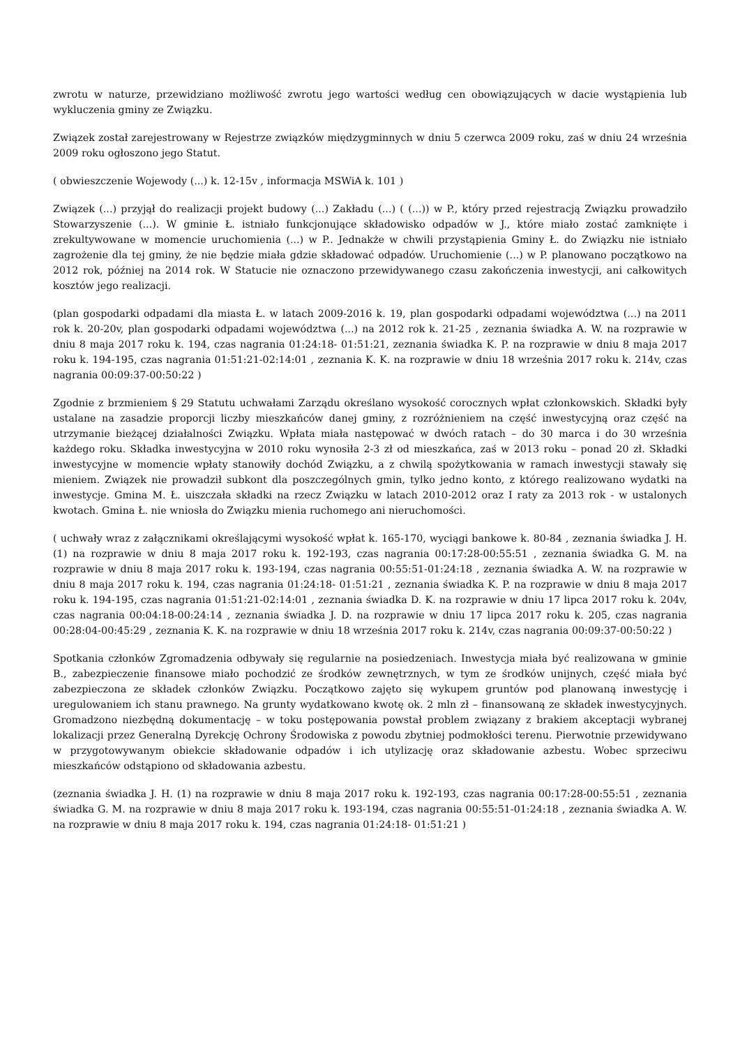zwrotu w naturze, przewidziano możliwość zwrotu jego wartości według cen obowiązujących w dacie wystąpienia lub wykluczenia gminy ze Związku.
Związek został zarejestrowany w Rejestrze związków międzygminnych w dniu 5 czerwca 2009 roku, zaś w dniu 24 września 2009 roku ogłoszono jego Statut.
( obwieszczenie Wojewody (...) k. 12-15v , informacja MSWiA k. 101 )
Związek (...) przyjął do realizacji projekt budowy (...) Zakładu (...) ( (...)) w P., który przed rejestracją Związku prowadziło Stowarzyszenie (...). W gminie Ł. istniało funkcjonujące składowisko odpadów w J., które miało zostać zamknięte i zrekultywowane w momencie uruchomienia (...) w P.. Jednakże w chwili przystąpienia Gminy Ł. do Związku nie istniało zagrożenie dla tej gminy, że nie będzie miała gdzie składować odpadów. Uruchomienie (...) w P. planowano początkowo na 2012 rok, później na 2014 rok. W Statucie nie oznaczono przewidywanego czasu zakończenia inwestycji, ani całkowitych kosztów jego realizacji.
(plan gospodarki odpadami dla miasta Ł. w latach 2009-2016 k. 19, plan gospodarki odpadami województwa (...) na 2011 rok k. 20-20v, plan gospodarki odpadami województwa (...) na 2012 rok k. 21-25 , zeznania świadka A. W. na rozprawie w dniu 8 maja 2017 roku k. 194, czas nagrania 01:24:18- 01:51:21, zeznania świadka K. P. na rozprawie w dniu 8 maja 2017 roku k. 194-195, czas nagrania 01:51:21-02:14:01 , zeznania K. K. na rozprawie w dniu 18 września 2017 roku k. 214v, czas nagrania 00:09:37-00:50:22 )
Zgodnie z brzmieniem § 29 Statutu uchwałami Zarządu określano wysokość corocznych wpłat członkowskich. Składki były ustalane na zasadzie proporcji liczby mieszkańców danej gminy, z rozróżnieniem na część inwestycyjną oraz część na utrzymanie bieżącej działalności Związku. Wpłata miała następować w dwóch ratach – do 30 marca i do 30 września każdego roku. Składka inwestycyjna w 2010 roku wynosiła 2-3 zł od mieszkańca, zaś w 2013 roku – ponad 20 zł. Składki inwestycyjne w momencie wpłaty stanowiły dochód Związku, a z chwilą spożytkowania w ramach inwestycji stawały się mieniem. Związek nie prowadził subkont dla poszczególnych gmin, tylko jedno konto, z którego realizowano wydatki na inwestycje. Gmina M. Ł. uiszczała składki na rzecz Związku w latach 2010-2012 oraz I raty za 2013 rok - w ustalonych kwotach. Gmina Ł. nie wniosła do Związku mienia ruchomego ani nieruchomości.
( uchwały wraz z załącznikami określającymi wysokość wpłat k. 165-170, wyciągi bankowe k. 80-84 , zeznania świadka J. H. (1) na rozprawie w dniu 8 maja 2017 roku k. 192-193, czas nagrania 00:17:28-00:55:51 , zeznania świadka G. M. na rozprawie w dniu 8 maja 2017 roku k. 193-194, czas nagrania 00:55:51-01:24:18 , zeznania świadka A. W. na rozprawie w dniu 8 maja 2017 roku k. 194, czas nagrania 01:24:18- 01:51:21 , zeznania świadka K. P. na rozprawie w dniu 8 maja 2017 roku k. 194-195, czas nagrania 01:51:21-02:14:01 , zeznania świadka D. K. na rozprawie w dniu 17 lipca 2017 roku k. 204v, czas nagrania 00:04:18-00:24:14 , zeznania świadka J. D. na rozprawie w dniu 17 lipca 2017 roku k. 205, czas nagrania 00:28:04-00:45:29 , zeznania K. K. na rozprawie w dniu 18 września 2017 roku k. 214v, czas nagrania 00:09:37-00:50:22 )
Spotkania członków Zgromadzenia odbywały się regularnie na posiedzeniach. Inwestycja miała być realizowana w gminie B., zabezpieczenie finansowe miało pochodzić ze środków zewnętrznych, w tym ze środków unijnych, część miała być zabezpieczona ze składek członków Związku. Początkowo zajęto się wykupem gruntów pod planowaną inwestycję i uregulowaniem ich stanu prawnego. Na grunty wydatkowano kwotę ok. 2 mln zł – finansowaną ze składek inwestycyjnych. Gromadzono niezbędną dokumentację – w toku postępowania powstał problem związany z brakiem akceptacji wybranej lokalizacji przez Generalną Dyrekcję Ochrony Środowiska z powodu zbytniej podmokłości terenu. Pierwotnie przewidywano w przygotowywanym obiekcie składowanie odpadów i ich utylizację oraz składowanie azbestu. Wobec sprzeciwu mieszkańców odstąpiono od składowania azbestu.
(zeznania świadka J. H. (1) na rozprawie w dniu 8 maja 2017 roku k. 192-193, czas nagrania 00:17:28-00:55:51 , zeznania świadka G. M. na rozprawie w dniu 8 maja 2017 roku k. 193-194, czas nagrania 00:55:51-01:24:18 , zeznania świadka A. W. na rozprawie w dniu 8 maja 2017 roku k. 194, czas nagrania 01:24:18- 01:51:21 )